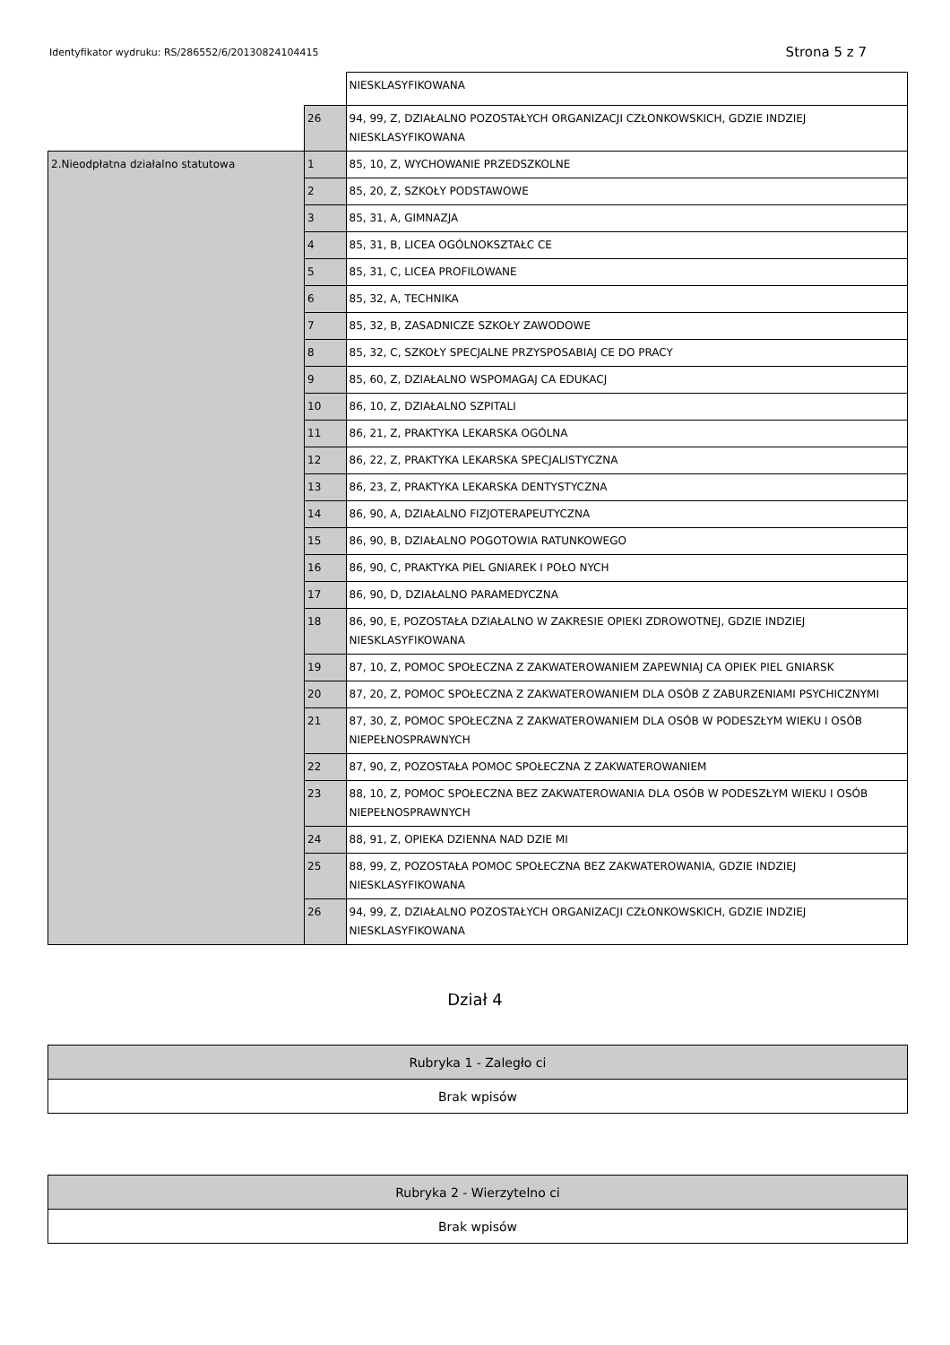Identyfikator wydruku: RS/286552/6/20130824104415 Strona 5 z 7
| | | NIESKLASYFIKOWANA |
| | 26 | 94, 99, Z, DZIAŁALNO POZOSTAŁYCH ORGANIZACJI CZŁONKOWSKICH, GDZIE INDZIEJ NIESKLASYFIKOWANA |
| 2.Nieodpłatna działalno statutowa | 1 | 85, 10, Z, WYCHOWANIE PRZEDSZKOLNE |
| | 2 | 85, 20, Z, SZKOŁY PODSTAWOWE |
| | 3 | 85, 31, A, GIMNAZJA |
| | 4 | 85, 31, B, LICEA OGÓLNOKSZTAŁC CE |
| | 5 | 85, 31, C, LICEA PROFILOWANE |
| | 6 | 85, 32, A, TECHNIKA |
| | 7 | 85, 32, B, ZASADNICZE SZKOŁY ZAWODOWE |
| | 8 | 85, 32, C, SZKOŁY SPECJALNE PRZYSPOSABIAJ CE DO PRACY |
| | 9 | 85, 60, Z, DZIAŁALNO WSPOMAGAJ CA EDUKACJ |
| | 10 | 86, 10, Z, DZIAŁALNO SZPITALI |
| | 11 | 86, 21, Z, PRAKTYKA LEKARSKA OGÓLNA |
| | 12 | 86, 22, Z, PRAKTYKA LEKARSKA SPECJALISTYCZNA |
| | 13 | 86, 23, Z, PRAKTYKA LEKARSKA DENTYSTYCZNA |
| | 14 | 86, 90, A, DZIAŁALNO FIZJOTERAPEUTYCZNA |
| | 15 | 86, 90, B, DZIAŁALNO POGOTOWIA RATUNKOWEGO |
| | 16 | 86, 90, C, PRAKTYKA PIEL GNIAREK I POŁO NYCH |
| | 17 | 86, 90, D, DZIAŁALNO PARAMEDYCZNA |
| | 18 | 86, 90, E, POZOSTAŁA DZIAŁALNO W ZAKRESIE OPIEKI ZDROWOTNEJ, GDZIE INDZIEJ NIESKLASYFIKOWANA |
| | 19 | 87, 10, Z, POMOC SPOŁECZNA Z ZAKWATEROWANIEM ZAPEWNIAJ CA OPIEK PIEL GNIARSK |
| | 20 | 87, 20, Z, POMOC SPOŁECZNA Z ZAKWATEROWANIEM DLA OSÓB Z ZABURZENIAMI PSYCHICZNYMI |
| | 21 | 87, 30, Z, POMOC SPOŁECZNA Z ZAKWATEROWANIEM DLA OSÓB W PODESZŁYM WIEKU I OSÓB NIEPEŁNOSPRAWNYCH |
| | 22 | 87, 90, Z, POZOSTAŁA POMOC SPOŁECZNA Z ZAKWATEROWANIEM |
| | 23 | 88, 10, Z, POMOC SPOŁECZNA BEZ ZAKWATEROWANIA DLA OSÓB W PODESZŁYM WIEKU I OSÓB NIEPEŁNOSPRAWNYCH |
| | 24 | 88, 91, Z, OPIEKA DZIENNA NAD DZIE MI |
| | 25 | 88, 99, Z, POZOSTAŁA POMOC SPOŁECZNA BEZ ZAKWATEROWANIA, GDZIE INDZIEJ NIESKLASYFIKOWANA |
| | 26 | 94, 99, Z, DZIAŁALNO POZOSTAŁYCH ORGANIZACJI CZŁONKOWSKICH, GDZIE INDZIEJ NIESKLASYFIKOWANA |
Dział 4
| Rubryka 1 - Zaległo ci |
| Brak wpisów |
| Rubryka 2 - Wierzytelno ci |
| Brak wpisów |